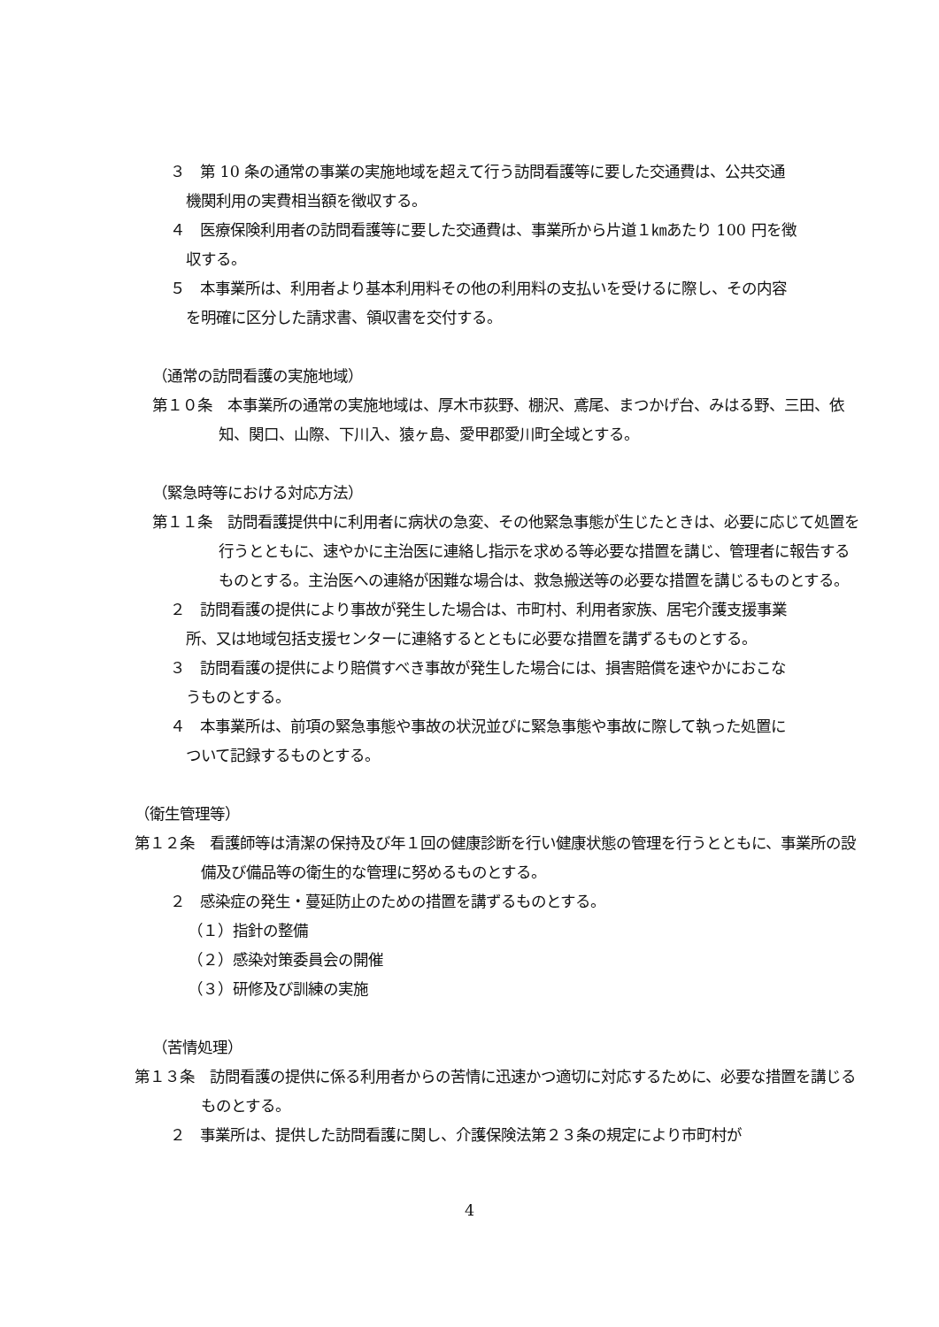３　第 10 条の通常の事業の実施地域を超えて行う訪問看護等に要した交通費は、公共交通機関利用の実費相当額を徴収する。
４　医療保険利用者の訪問看護等に要した交通費は、事業所から片道１㎞あたり 100 円を徴収する。
５　本事業所は、利用者より基本利用料その他の利用料の支払いを受けるに際し、その内容を明確に区分した請求書、領収書を交付する。
（通常の訪問看護の実施地域）
第１０条　本事業所の通常の実施地域は、厚木市荻野、棚沢、鳶尾、まつかげ台、みはる野、三田、依知、関口、山際、下川入、猿ヶ島、愛甲郡愛川町全域とする。
（緊急時等における対応方法）
第１１条　訪問看護提供中に利用者に病状の急変、その他緊急事態が生じたときは、必要に応じて処置を行うとともに、速やかに主治医に連絡し指示を求める等必要な措置を講じ、管理者に報告するものとする。主治医への連絡が困難な場合は、救急搬送等の必要な措置を講じるものとする。
２　訪問看護の提供により事故が発生した場合は、市町村、利用者家族、居宅介護支援事業所、又は地域包括支援センターに連絡するとともに必要な措置を講ずるものとする。
３　訪問看護の提供により賠償すべき事故が発生した場合には、損害賠償を速やかにおこなうものとする。
４　本事業所は、前項の緊急事態や事故の状況並びに緊急事態や事故に際して執った処置について記録するものとする。
（衛生管理等）
第１２条　看護師等は清潔の保持及び年１回の健康診断を行い健康状態の管理を行うとともに、事業所の設備及び備品等の衛生的な管理に努めるものとする。
２　感染症の発生・蔓延防止のための措置を講ずるものとする。
（１）指針の整備
（２）感染対策委員会の開催
（３）研修及び訓練の実施
（苦情処理）
第１３条　訪問看護の提供に係る利用者からの苦情に迅速かつ適切に対応するために、必要な措置を講じるものとする。
２　事業所は、提供した訪問看護に関し、介護保険法第２３条の規定により市町村が
4